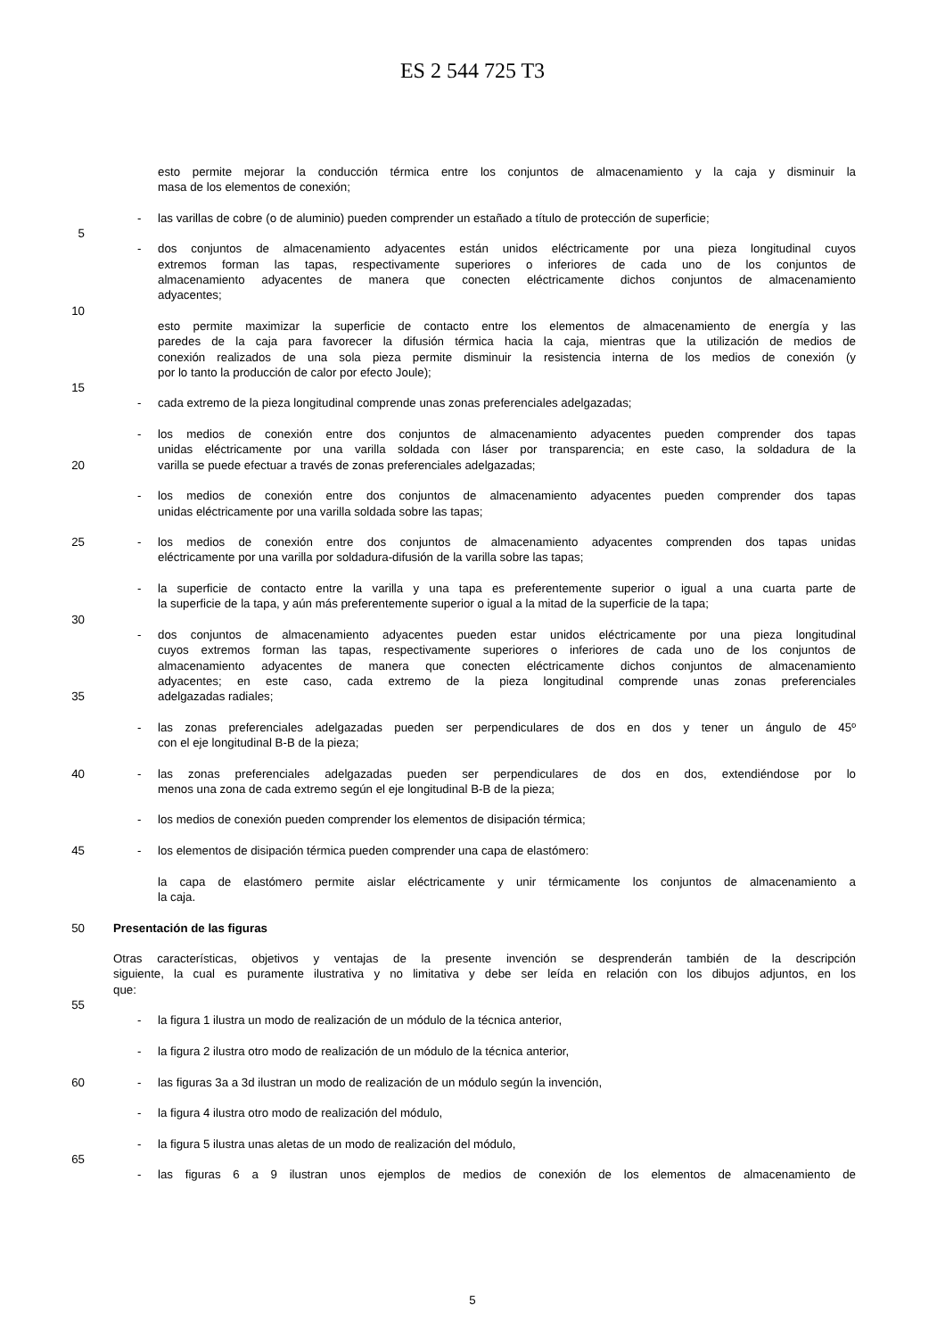ES 2 544 725 T3
esto permite mejorar la conducción térmica entre los conjuntos de almacenamiento y la caja y disminuir la
masa de los elementos de conexión;
- las varillas de cobre (o de aluminio) pueden comprender un estañado a título de protección de superficie;
5
- dos conjuntos de almacenamiento adyacentes están unidos eléctricamente por una pieza longitudinal cuyos
extremos forman las tapas, respectivamente superiores o inferiores de cada uno de los conjuntos de
almacenamiento adyacentes de manera que conecten eléctricamente dichos conjuntos de almacenamiento
adyacentes;
10
esto permite maximizar la superficie de contacto entre los elementos de almacenamiento de energía y las
paredes de la caja para favorecer la difusión térmica hacia la caja, mientras que la utilización de medios de
conexión realizados de una sola pieza permite disminuir la resistencia interna de los medios de conexión (y
por lo tanto la producción de calor por efecto Joule);
15
- cada extremo de la pieza longitudinal comprende unas zonas preferenciales adelgazadas;
- los medios de conexión entre dos conjuntos de almacenamiento adyacentes pueden comprender dos tapas
unidas eléctricamente por una varilla soldada con láser por transparencia; en este caso, la soldadura de la
20 varilla se puede efectuar a través de zonas preferenciales adelgazadas;
- los medios de conexión entre dos conjuntos de almacenamiento adyacentes pueden comprender dos tapas
unidas eléctricamente por una varilla soldada sobre las tapas;
25 - los medios de conexión entre dos conjuntos de almacenamiento adyacentes comprenden dos tapas unidas
eléctricamente por una varilla por soldadura-difusión de la varilla sobre las tapas;
- la superficie de contacto entre la varilla y una tapa es preferentemente superior o igual a una cuarta parte de
la superficie de la tapa, y aún más preferentemente superior o igual a la mitad de la superficie de la tapa;
30
- dos conjuntos de almacenamiento adyacentes pueden estar unidos eléctricamente por una pieza longitudinal
cuyos extremos forman las tapas, respectivamente superiores o inferiores de cada uno de los conjuntos de
almacenamiento adyacentes de manera que conecten eléctricamente dichos conjuntos de almacenamiento
adyacentes; en este caso, cada extremo de la pieza longitudinal comprende unas zonas preferenciales
35 adelgazadas radiales;
- las zonas preferenciales adelgazadas pueden ser perpendiculares de dos en dos y tener un ángulo de 45º
con el eje longitudinal B-B de la pieza;
40 - las zonas preferenciales adelgazadas pueden ser perpendiculares de dos en dos, extendiéndose por lo
menos una zona de cada extremo según el eje longitudinal B-B de la pieza;
- los medios de conexión pueden comprender los elementos de disipación térmica;
45 - los elementos de disipación térmica pueden comprender una capa de elastómero:
la capa de elastómero permite aislar eléctricamente y unir térmicamente los conjuntos de almacenamiento a
la caja.
50 Presentación de las figuras
Otras características, objetivos y ventajas de la presente invención se desprenderán también de la descripción
siguiente, la cual es puramente ilustrativa y no limitativa y debe ser leída en relación con los dibujos adjuntos, en los
que:
55
- la figura 1 ilustra un modo de realización de un módulo de la técnica anterior,
- la figura 2 ilustra otro modo de realización de un módulo de la técnica anterior,
60 - las figuras 3a a 3d ilustran un modo de realización de un módulo según la invención,
- la figura 4 ilustra otro modo de realización del módulo,
- la figura 5 ilustra unas aletas de un modo de realización del módulo,
65
- las figuras 6 a 9 ilustran unos ejemplos de medios de conexión de los elementos de almacenamiento de
5